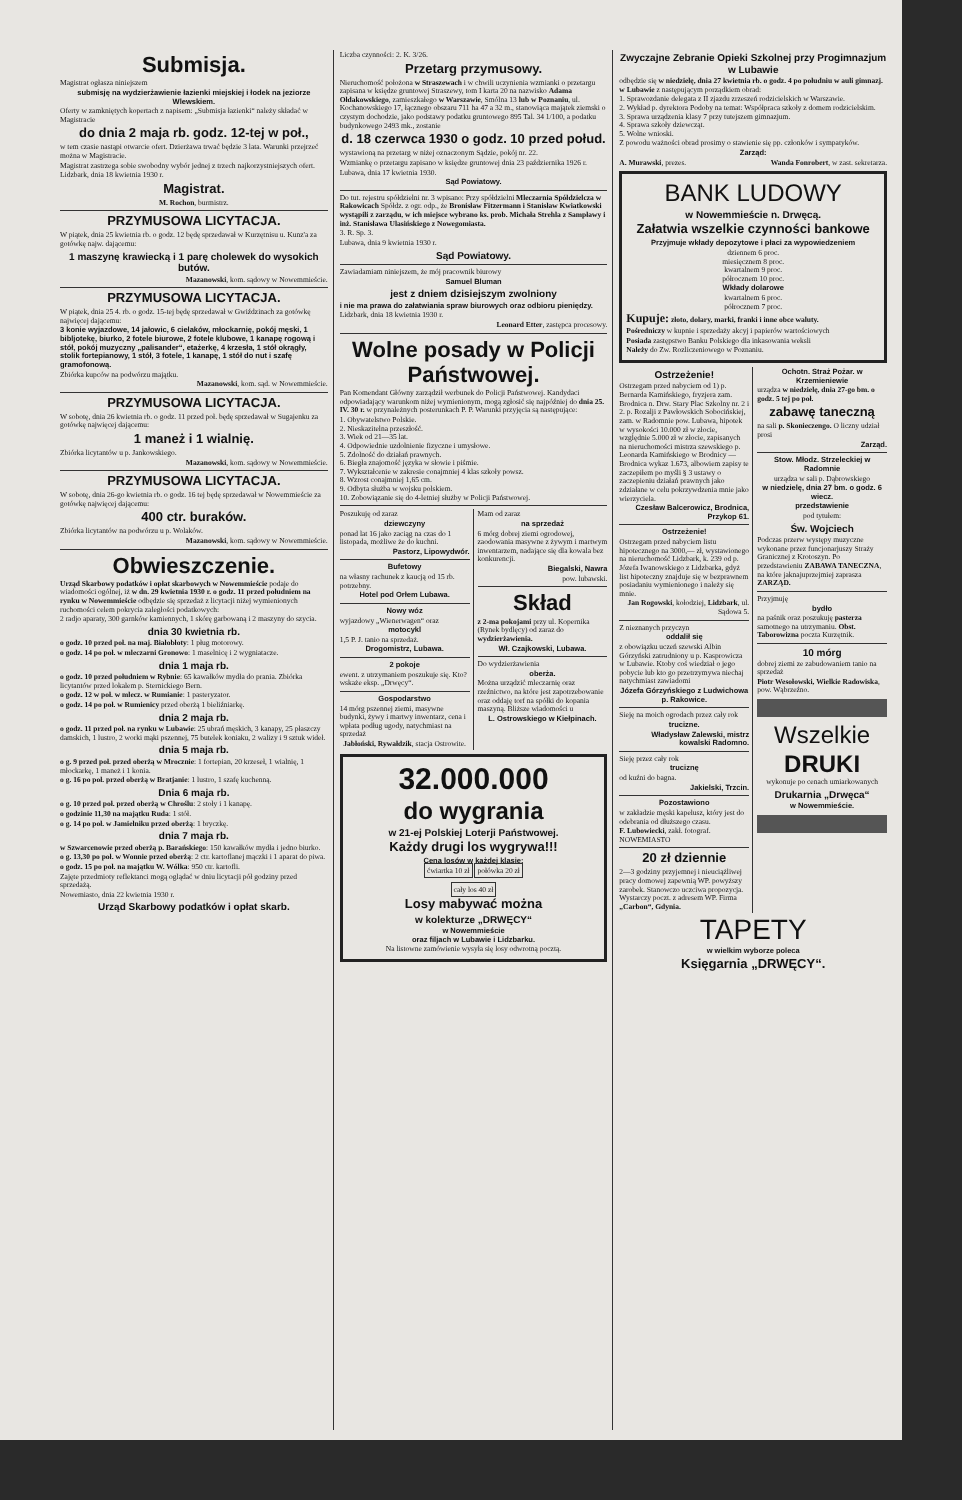Submisja.
Magistrat ogłasza niniejszem
submisję na wydzierżawienie łazienki miejskiej i łodek na jeziorze Wlewskiem.
Oferty w zamkniętych kopertach z napisem: „Submisja łazienki“ należy składać w Magistracie
do dnia 2 maja rb. godz. 12-tej w poł.,
w tem czasie nastąpi otwarcie ofert. Dzierżawa trwać będzie 3 lata. Warunki przejrzeć można w Magistracie.
Magistrat zastrzega sobie swobodny wybór jednej z trzech najkorzystniejszych ofert.
Lidzbark, dnia 18 kwietnia 1930 r.
Magistrat.
M. Rochon, burmistrz.
PRZYMUSOWA LICYTACJA.
W piątek, dnia 25 kwietnia rb. o godz. 12 będę sprzedawał w Kurzętnisu u. Kunz'a za gotówkę najw. dającemu:
1 maszynę krawiecką i 1 parę cholewek do wysokich butów.
Mazanowski, kom. sądowy w Nowemmieście.
PRZYMUSOWA LICYTACJA.
W piątek, dnia 25 4. rb. o godz. 15-tej będę sprzedawał w Gwiździnach za gotówkę najwięcej dającemu:
3 konie wyjazdowe, 14 jałowic, 6 cielaków, młockarnię, pokój męski, 1 bibljotekę, biurko, 2 fotele biurowe, 2 fotele klubowe, 1 kanapę rogową i stół, pokój muzyczny „palisander“, etażerkę, 4 krzesła, 1 stół okrągły, stolik fortepianowy, 1 stół, 3 fotele, 1 kanapę, 1 stół do nut i szafę gramofonową.
Zbiórka kupców na podwórzu majątku.
Mazanowski, kom. sąd. w Nowemmieście.
PRZYMUSOWA LICYTACJA.
W sobotę, dnia 26 kwietnia rb. o godz. 11 przed poł. będę sprzedawał w Sugajenku za gotówkę najwięcej dającemu:
1 maneż i 1 wialnię.
Zbiórka licytantów u p. Jankowskiego.
Mazanowski, kom. sądowy w Nowemmieście.
PRZYMUSOWA LICYTACJA.
W sobotę, dnia 26-go kwietnia rb. o godz. 16 tej będę sprzedawał w Nowemmieście za gotówkę najwięcej dającemu:
400 ctr. buraków.
Zbiórka licytantów na podwórzu u p. Wolaków.
Mazanowski, kom. sądowy w Nowemmieście.
Obwieszczenie.
Urząd Skarbowy podatków i opłat skarbowych w Nowemmieście podaje do wiadomości ogólnej, iż w dn. 29 kwietnia 1930 r. o godz. 11 przed południem na rynku w Nowemmieście odbędzie się sprzedaż z licytacji niżej wymienionych ruchomości celem pokrycia zaległości podatkowych:
2 radjo aparaty, 300 garnków kamiennych, 1 skórę garbowaną i 2 maszyny do szycia.
dnia 30 kwietnia rb.
o godz. 10 przed poł. na maj. Białobłoty: 1 pług motorowy.
o godz. 14 po poł. w mleczarni Gronowo: 1 maselnicę i 2 wygniatacze.
dnia 1 maja rb.
o godz. 10 przed południem w Rybnie: 65 kawałków mydła do prania. Zbiórka licytantów przed lokalem p. Sternickiego Bern.
o godz. 12 w poł. w mlecz. w Rumianie: 1 pasteryzator.
o godz. 14 po poł. w Rumienicy przed oberżą 1 bieliźniarkę.
dnia 2 maja rb.
o godz. 11 przed poł. na rynku w Lubawie: 25 ubrań męskich, 3 kanapy, 25 płaszczy damskich, 1 lustro, 2 worki mąki pszennej, 75 butelek koniaku, 2 walizy i 9 sztuk wideł.
dnia 5 maja rb.
o g. 9 przed poł. przed oberżą w Mrocznie: 1 fortepian, 20 krzeseł, 1 wialnię, 1 młockarkę, 1 maneż i 1 konia.
o g. 16 po poł. przed oberżą w Bratjanie: 1 lustro, 1 szafę kuchenną.
Dnia 6 maja rb.
o g. 10 przed poł. przed oberżą w Chroślu: 2 stoły i 1 kanapę.
o godzinie 11,30 na majątku Ruda: 1 stół.
o g. 14 po poł. w Jamielniku przed oberżą: 1 bryczkę.
dnia 7 maja rb.
w Szwarcenowie przed oberżą p. Barańskiego: 150 kawałków mydła i jedno biurko.
o g. 13,30 po poł. w Wonnie przed oberżą: 2 ctr. kartoflanej mączki i 1 aparat do piwa.
o godz. 15 po poł. na majątku W. Wólka: 950 ctr. kartofli.
Zajęte przedmioty reflektanci mogą oglądać w dniu licytacji pół godziny przed sprzedażą.
Nowemiasto, dnia 22 kwietnia 1930 r.
Urząd Skarbowy podatków i opłat skarb.
Liczba czynności: 2. K. 3/26.
Przetarg przymusowy.
Nieruchomość położona w Straszewach i w chwili uczynienia wzmianki o przetargu zapisana w księdze gruntowej Straszewy, tom I karta 20 na nazwisko Adama Ołdakowskiego, zamieszkałego w Warszawie, Smólna 13 lub w Poznaniu, ul. Kochanowskiego 17, łącznego obszaru 711 ha 47 a 32 m., stanowiąca majątek ziemski o czystym dochodzie, jako podstawy podatku gruntowego 895 Tal. 34 1/100, a podatku budynkowego 2493 mk., zostanie
d. 18 czerwca 1930 o godz. 10 przed połud.
wystawioną na przetarg w niżej oznaczonym Sądzie, pokój nr. 22.
Wzmiankę o przetargu zapisano w księdze gruntowej dnia 23 października 1926 r.
Lubawa, dnia 17 kwietnia 1930.
Sąd Powiatowy.
Do tut. rejestru spółdzielni nr. 3 wpisano: Przy spółdzielni Mleczarnia Spółdzielcza w Rakowicach Spółdz. z ogr. odp., że Bronisław Fitzermann i Stanisław Kwiatkowski wystąpili z zarządu, w ich miejsce wybrano ks. prob. Michała Strehla z Sampławy i inż. Stanisława Ulasińskiego z Nowegomiasta.
3. R. Sp. 3.
Lubawa, dnia 9 kwietnia 1930 r.
Sąd Powiatowy.
Zawiadamiam niniejszem, że mój pracownik biurowy
Samuel Bluman
jest z dniem dzisiejszym zwolniony
i nie ma prawa do załatwiania spraw biurowych oraz odbioru pieniędzy.
Lidzbark, dnia 18 kwietnia 1930 r.
Leonard Etter, zastępca procesowy.
Wolne posady w Policji Państwowej.
Pan Komendant Główny zarządził werbunek do Policji Państwowej. Kandydaci odpowiadający warunkom niżej wymienionym, mogą zgłosić się najpóźniej do dnia 25. IV. 30 r. w przynależnych posterunkach P. P. Warunki przyjęcia są następujące:
1. Obywatelstwo Polskie.
2. Nieskazitelna przeszłość.
3. Wiek od 21—35 lat.
4. Odpowiednie uzdolnienie fizyczne i umysłowe.
5. Zdolność do działań prawnych.
6. Biegła znajomość języka w słowie i piśmie.
7. Wykształcenie w zakresie conajmniej 4 klas szkoły powsz.
8. Wzrost conajmniej 1,65 cm.
9. Odbyta służba w wojsku polskiem.
10. Zobowiązanie się do 4-letniej służby w Policji Państwowej.
Poszukuję od zaraz
dziewczyny
ponad lat 16 jako zaciąg na czas do 1 listopada, możliwe że do kuchni.
Pastorz, Lipowydwór.
Bufetowy
na własny rachunek z kaucją od 15 rb. potrzebny.
Hotel pod Orłem Lubawa.
Nowy wóz
wyjazdowy „Wienerwagen“ oraz
motocykl
1,5 P. J. tanio na sprzedaż.
Drogomistrz, Lubawa.
2 pokoje
ewent. z utrzymaniem poszukuje się. Kto? wskaże eksp. „Drwęcy“.
Gospodarstwo
14 mórg pszennej ziemi, masywne budynki, żywy i martwy inwentarz, cena i wpłata podług ugody, natychmiast na sprzedaż
Jabłoński, Rywałdzik, stacja Ostrowite.
Mam od zaraz
na sprzedaż
6 mórg dobrej ziemi ogrodowej, zaodowania masywne z żywym i martwym inwentarzem, nadające się dla kowala bez konkurencji.
Biegalski, Nawra
pow. lubawski.
Skład
z 2-ma pokojami przy ul. Kopernika (Rynek bydlęcy) od zaraz do wydzierżawienia.
Wł. Czajkowski, Lubawa.
Do wydzierżawienia
oberża.
Można urządzić mleczarnię oraz rzeźnictwo, na które jest zapotrzebowanie oraz oddaję torf na spółki do kopania maszyną. Bliższe wiadomości u
L. Ostrowskiego w Kiełpinach.
32.000.000
do wygrania
w 21-ej Polskiej Loterji Państwowej.
Każdy drugi los wygrywa!!!
Cena losów w każdej klasie:
ćwiartka 10 zł połówka 20 zł
cały los 40 zł
Losy mabywać można
w kolekturze „DRWĘCY“
w Nowemmieście
oraz filjach w Lubawie i Lidzbarku.
Na listowne zamówienie wysyła się losy odwrotną pocztą.
Zwyczajne Zebranie Opieki Szkolnej przy Progimnazjum w Lubawie
odbędzie się w niedzielę, dnia 27 kwietnia rb. o godz. 4 po południu w auli gimnazj. w Lubawie z następującym porządkiem obrad:
1. Sprawozdanie delegata z II zjazdu zrzeszeń rodzicielskich w Warszawie.
2. Wykład p. dyrektora Podoby na temat: Współpraca szkoły z domem rodzicielskim.
3. Sprawa urządzenia klasy 7 przy tutejszem gimnazjum.
4. Sprawa szkoły dziewcząt.
5. Wolne wnioski.
Z powodu ważności obrad prosimy o stawienie się pp. członków i sympatyków.
Zarząd:
A. Murawski, prezes. Wanda Fonrobert, w zast. sekretarza.
BANK LUDOWY
w Nowemmieście n. Drwęcą.
Załatwia wszelkie czynności bankowe
Przyjmuje wkłady depozytowe i płaci za wypowiedzeniem
dziennem 6 proc.
miesięcznem 8 proc.
kwartalnem 9 proc.
półrocznem 10 proc.
Wkłady dolarowe
kwartalnem 6 proc.
półrocznem 7 proc.
Kupuje: złoto, dolary, marki, franki i inne obce waluty.
Pośredniczy w kupnie i sprzedaży akcyj i papierów wartościowych
Posiada zastępstwo Banku Polskiego dla inkasowania weksli
Należy do Zw. Rozliczeniowego w Poznaniu.
Ostrzeżenie!
Ostrzegam przed nabyciem od 1) p. Bernarda Kamińskiego, fryzjera zam. Brodnica n. Drw. Stary Plac Szkolny nr. 2 i 2. p. Rozalji z Pawłowskich Sobocińskiej, zam. w Radomnie pow. Lubawa, hipotek w wysokości 10.000 zł w złocie, względnie 5.000 zł w złocie, zapisanych na nieruchomości mistrza szewskiego p. Leonarda Kamińskiego w Brodnicy — Brodnica wykaz 1.673, albowiem zapisy te zaczepiłem po myśli § 3 ustawy o zaczepieniu działań prawnych jako zdziałane w celu pokrzywdzenia mnie jako wierzyciela.
Czesław Balcerowicz, Brodnica, Przykop 61.
Ostrzeżenie!
Ostrzegam przed nabyciem listu hipotecznego na 3000,— zł, wystawionego na nieruchomość Lidzbark, k. 239 od p. Józefa Iwanowskiego z Lidzbarka, gdyż list hipoteczny znajduje się w bezprawnem posiadaniu wymienionego i należy się mnie.
Jan Rogowski, kołodziej, Lidzbark, ul. Sądowa 5.
Z nieznanych przyczyn
oddalił się
z obowiązku uczeń szewski Albin Górzyński zatrudniony u p. Kasprowicza w Lubawie. Ktoby coś wiedział o jego pobycie lub kto go przetrzymywa niechaj natychmiast zawiadomi
Józefa Górzyńskiego z Ludwichowa p. Rakowice.
Sieję na moich ogrodach przez cały rok
trucizne.
Władysław Zalewski, mistrz kowalski Radomno.
Sieję przez cały rok
truciznę
od kuźni do bagna.
Jakielski, Trzcin.
Pozostawiono
w zakładzie męski kapelusz, który jest do odebrania od dłuższego czasu.
F. Lubowiecki, zakł. fotograf. NOWEMIASTO
20 zł dziennie
2—3 godziny przyjemnej i nieuciążliwej pracy domowej zapewnią WP. powyższy zarobek. Stanowczo uczciwa propozycja. Wystarczy poczt. z adresem WP. Firma „Carbon“, Gdynia.
Ochotn. Straż Pożar. w Krzemieniewie
urządza w niedzielę, dnia 27-go bm. o godz. 5 tej po poł.
zabawę taneczną
na sali p. Skonieczengo. O liczny udział prosi
Zarząd.
Stow. Młodz. Strzeleckiej w Radomnie
urządza w sali p. Dąbrowskiego
w niedzielę, dnia 27 bm. o godz. 6 wiecz.
przedstawienie
pod tytułem:
Św. Wojciech
Podczas przerw występy muzyczne wykonane przez funcjonarjuszy Straży Granicznej z Krotoszyn. Po przedstawieniu ZABAWA TANECZNA, na które jaknajuprzejmiej zaprasza ZARZĄD.
Przyjmuję
bydło
na paśnik oraz poszukuję pasterza samotnego na utrzymaniu. Obst. Taborowizna poczta Kurzętnik.
10 mórg
dobrej ziemi ze zabudowaniem tanio na sprzedaż
Piotr Wesołowski, Wielkie Radowiska, pow. Wąbrzeźno.
Wszelkie
DRUKI
wykonuje po cenach umiarkowanych
Drukarnia „Drwęca“
w Nowemmieście.
TAPETY
w wielkim wyborze poleca
Księgarnia „DRWĘCY“.